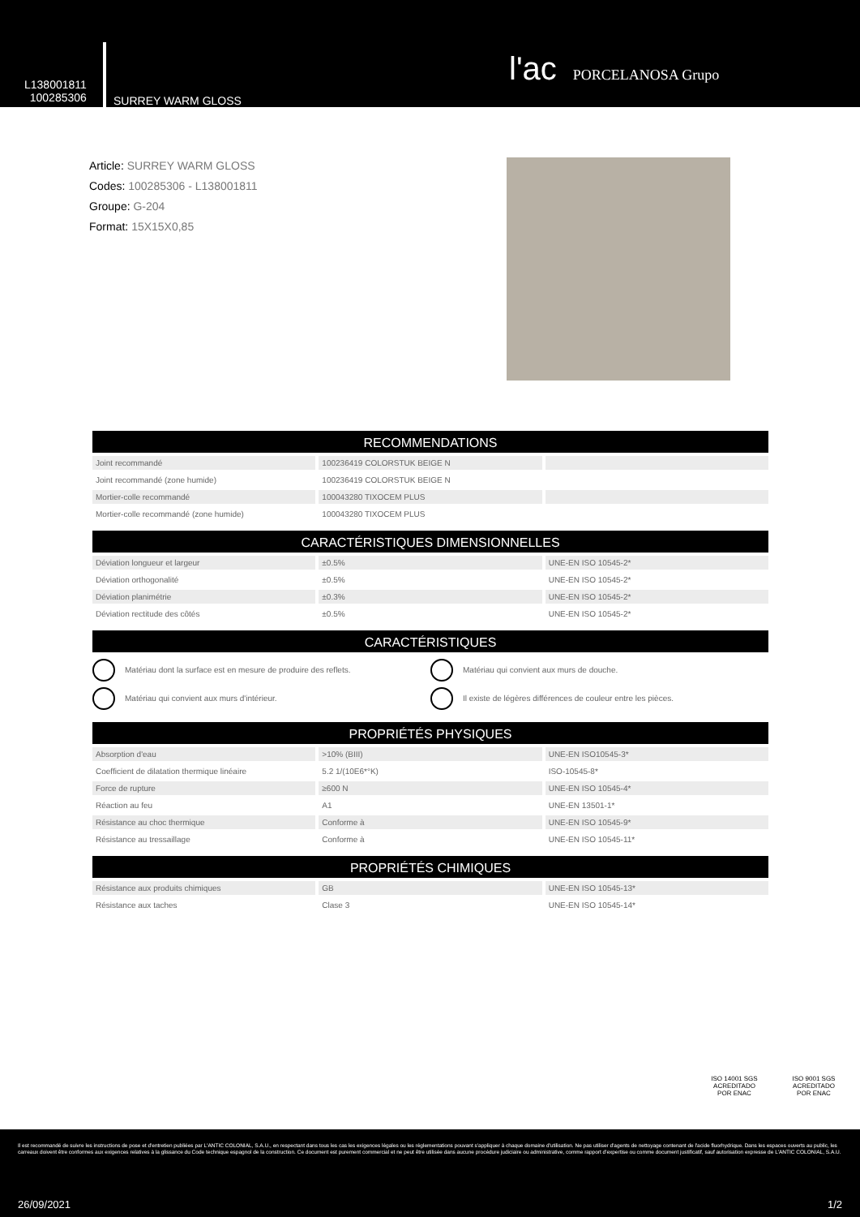L138001811
100285306
SURREY WARM GLOSS
l'ac PORCELANOSA Grupo
Article: SURREY WARM GLOSS
Codes: 100285306 - L138001811
Groupe: G-204
Format: 15X15X0,85
RECOMMENDATIONS
| Joint recommandé | 100236419 COLORSTUK BEIGE N | |
| Joint recommandé (zone humide) | 100236419 COLORSTUK BEIGE N | |
| Mortier-colle recommandé | 100043280 TIXOCEM PLUS | |
| Mortier-colle recommandé (zone humide) | 100043280 TIXOCEM PLUS | |
CARACTÉRISTIQUES DIMENSIONNELLES
| Déviation longueur et largeur | ±0.5% | UNE-EN ISO 10545-2* |
| Déviation orthogonalité | ±0.5% | UNE-EN ISO 10545-2* |
| Déviation planimétrie | ±0.3% | UNE-EN ISO 10545-2* |
| Déviation rectitude des côtés | ±0.5% | UNE-EN ISO 10545-2* |
CARACTÉRISTIQUES
Matériau dont la surface est en mesure de produire des reflets.
Matériau qui convient aux murs de douche.
Matériau qui convient aux murs d'intérieur.
Il existe de légères différences de couleur entre les pièces.
PROPRIÉTÉS PHYSIQUES
| Absorption d'eau | >10% (BIII) | UNE-EN ISO10545-3* |
| Coefficient de dilatation thermique linéaire | 5.2 1/(10E6*°K) | ISO-10545-8* |
| Force de rupture | ≥600 N | UNE-EN ISO 10545-4* |
| Réaction au feu | A1 | UNE-EN 13501-1* |
| Résistance au choc thermique | Conforme à | UNE-EN ISO 10545-9* |
| Résistance au tressaillage | Conforme à | UNE-EN ISO 10545-11* |
PROPRIÉTÉS CHIMIQUES
| Résistance aux produits chimiques | GB | UNE-EN ISO 10545-13* |
| Résistance aux taches | Clase 3 | UNE-EN ISO 10545-14* |
ISO 14001 SGS
ACREDITADO POR ENAC
ISO 9001 SGS
ACREDITADO POR ENAC
Il est recommandé de suivre les instructions de pose et d'entretien publiées par L'ANTIC COLONIAL, S.A.U., en respectant dans tous les cas les exigences légales ou les réglementations pouvant s'appliquer à chaque domaine d'utilisation. Ne pas utiliser d'agents de nettoyage contenant de l'acide fluorhydrique. Dans les espaces ouverts au public, les carreaux doivent être conformes aux exigences relatives à la glissance du Code technique espagnol de la construction. Ce document est purement commercial et ne peut être utilisée dans aucune procédure judiciaire ou administrative, comme rapport d'expertise ou comme document justificatif, sauf autorisation expresse de L'ANTIC COLONIAL, S.A.U.
26/09/2021 1/2